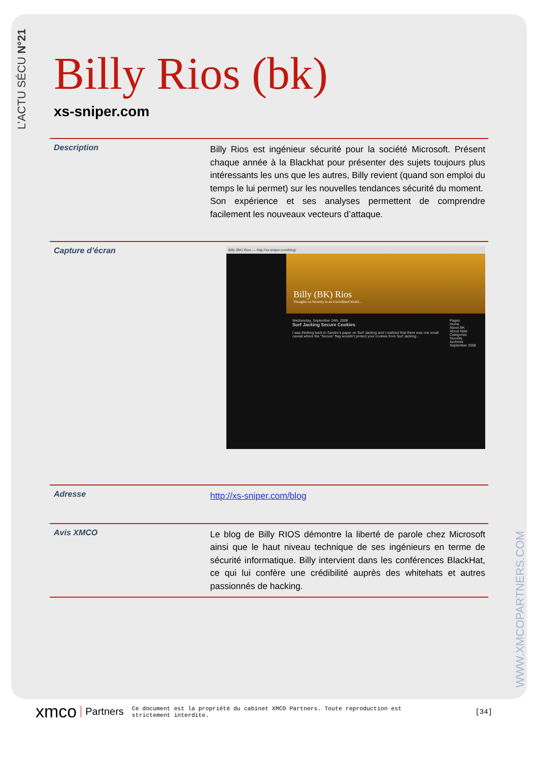L’ACTU SÉCU N°21
WWW.XMCOPARTNERS.COM
Billy Rios (bk)
xs-sniper.com
Description
Billy Rios est ingénieur sécurité pour la société Microsoft. Présent chaque année à la Blackhat pour présenter des sujets toujours plus intéressants les uns que les autres, Billy revient (quand son emploi du temps le lui permet) sur les nouvelles tendances sécurité du moment.
Son expérience et ses analyses permettent de comprendre facilement les nouveaux vecteurs d’attaque.
Capture d’écran
Billy (BK) Rios — http://xs-sniper.com/blog/
Billy (BK) Rios
Thoughts on Security in an Uncivilized World…
Wednesday, September 24th, 2008
Surf Jacking Secure Cookies
I was thinking back to Sandro’s paper on Surf Jacking and I realized that there was one small caveat where the “Secure” flag wouldn’t protect your cookies from Surf Jacking…
Pages
Home
About BK
About Nate
Categories
Security
Archives
September 2008
Adresse
http://xs-sniper.com/blog
Avis XMCO
Le blog de Billy RIOS démontre la liberté de parole chez Microsoft ainsi que le haut niveau technique de ses ingénieurs en terme de sécurité informatique. Billy intervient dans les conférences BlackHat, ce qui lui confère une crédibilité auprès des whitehats et autres passionnés de hacking.
xmco Partners Ce document est la propriété du cabinet XMCO Partners. Toute reproduction est strictement interdite. [34]